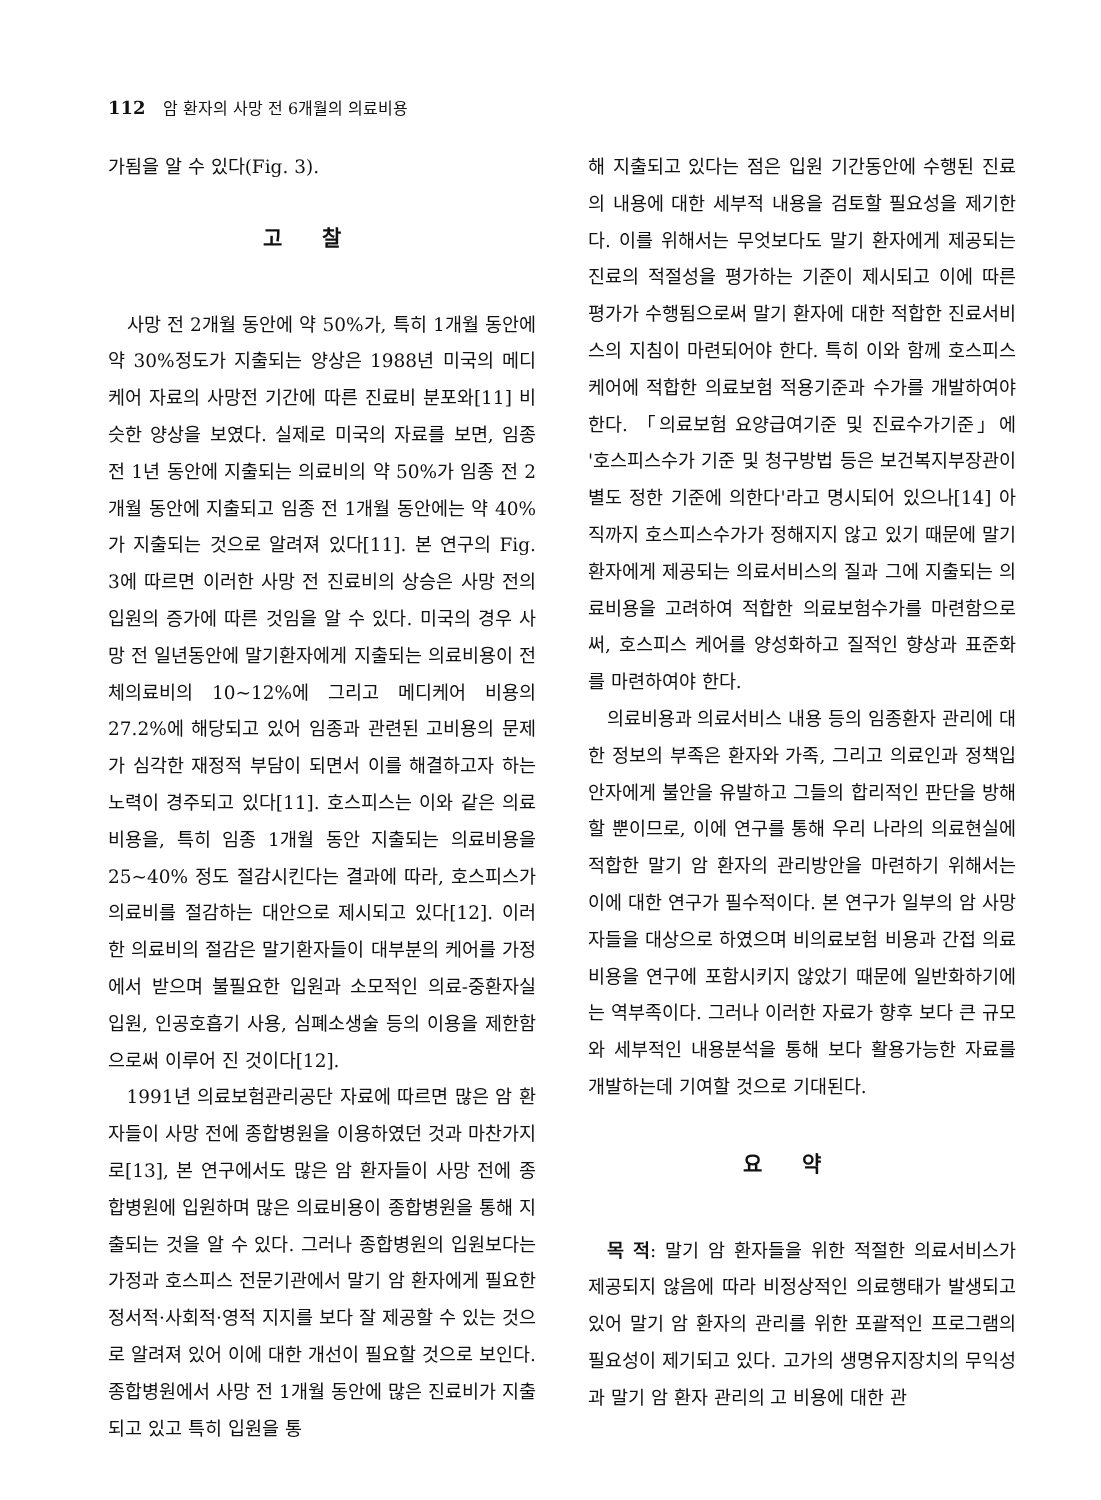112 암 환자의 사망 전 6개월의 의료비용
가됨을 알 수 있다(Fig. 3).
고찰
사망 전 2개월 동안에 약 50%가, 특히 1개월 동안에 약 30%정도가 지출되는 양상은 1988년 미국의 메디케어 자료의 사망전 기간에 따른 진료비 분포와[11] 비슷한 양상을 보였다. 실제로 미국의 자료를 보면, 임종 전 1년 동안에 지출되는 의료비의 약 50%가 임종 전 2개월 동안에 지출되고 임종 전 1개월 동안에는 약 40%가 지출되는 것으로 알려져 있다[11]. 본 연구의 Fig. 3에 따르면 이러한 사망 전 진료비의 상승은 사망 전의 입원의 증가에 따른 것임을 알 수 있다. 미국의 경우 사망 전 일년동안에 말기환자에게 지출되는 의료비용이 전체의료비의 10~12%에 그리고 메디케어 비용의 27.2%에 해당되고 있어 임종과 관련된 고비용의 문제가 심각한 재정적 부담이 되면서 이를 해결하고자 하는 노력이 경주되고 있다[11]. 호스피스는 이와 같은 의료비용을, 특히 임종 1개월 동안 지출되는 의료비용을 25~40% 정도 절감시킨다는 결과에 따라, 호스피스가 의료비를 절감하는 대안으로 제시되고 있다[12]. 이러한 의료비의 절감은 말기환자들이 대부분의 케어를 가정에서 받으며 불필요한 입원과 소모적인 의료-중환자실 입원, 인공호흡기 사용, 심폐소생술 등의 이용을 제한함으로써 이루어 진 것이다[12].
1991년 의료보험관리공단 자료에 따르면 많은 암 환자들이 사망 전에 종합병원을 이용하였던 것과 마찬가지로[13], 본 연구에서도 많은 암 환자들이 사망 전에 종합병원에 입원하며 많은 의료비용이 종합병원을 통해 지출되는 것을 알 수 있다. 그러나 종합병원의 입원보다는 가정과 호스피스 전문기관에서 말기 암 환자에게 필요한 정서적·사회적·영적 지지를 보다 잘 제공할 수 있는 것으로 알려져 있어 이에 대한 개선이 필요할 것으로 보인다. 종합병원에서 사망 전 1개월 동안에 많은 진료비가 지출되고 있고 특히 입원을 통
해 지출되고 있다는 점은 입원 기간동안에 수행된 진료의 내용에 대한 세부적 내용을 검토할 필요성을 제기한다. 이를 위해서는 무엇보다도 말기 환자에게 제공되는 진료의 적절성을 평가하는 기준이 제시되고 이에 따른 평가가 수행됨으로써 말기 환자에 대한 적합한 진료서비스의 지침이 마련되어야 한다. 특히 이와 함께 호스피스 케어에 적합한 의료보험 적용기준과 수가를 개발하여야 한다. 「의료보험 요양급여기준 및 진료수가기준」에 '호스피스수가 기준 및 청구방법 등은 보건복지부장관이 별도 정한 기준에 의한다'라고 명시되어 있으나[14] 아직까지 호스피스수가가 정해지지 않고 있기 때문에 말기환자에게 제공되는 의료서비스의 질과 그에 지출되는 의료비용을 고려하여 적합한 의료보험수가를 마련함으로써, 호스피스 케어를 양성화하고 질적인 향상과 표준화를 마련하여야 한다.
의료비용과 의료서비스 내용 등의 임종환자 관리에 대한 정보의 부족은 환자와 가족, 그리고 의료인과 정책입안자에게 불안을 유발하고 그들의 합리적인 판단을 방해할 뿐이므로, 이에 연구를 통해 우리 나라의 의료현실에 적합한 말기 암 환자의 관리방안을 마련하기 위해서는 이에 대한 연구가 필수적이다. 본 연구가 일부의 암 사망자들을 대상으로 하였으며 비의료보험 비용과 간접 의료비용을 연구에 포함시키지 않았기 때문에 일반화하기에는 역부족이다. 그러나 이러한 자료가 향후 보다 큰 규모와 세부적인 내용분석을 통해 보다 활용가능한 자료를 개발하는데 기여할 것으로 기대된다.
요약
목 적: 말기 암 환자들을 위한 적절한 의료서비스가 제공되지 않음에 따라 비정상적인 의료행태가 발생되고 있어 말기 암 환자의 관리를 위한 포괄적인 프로그램의 필요성이 제기되고 있다. 고가의 생명유지장치의 무익성과 말기 암 환자 관리의 고 비용에 대한 관